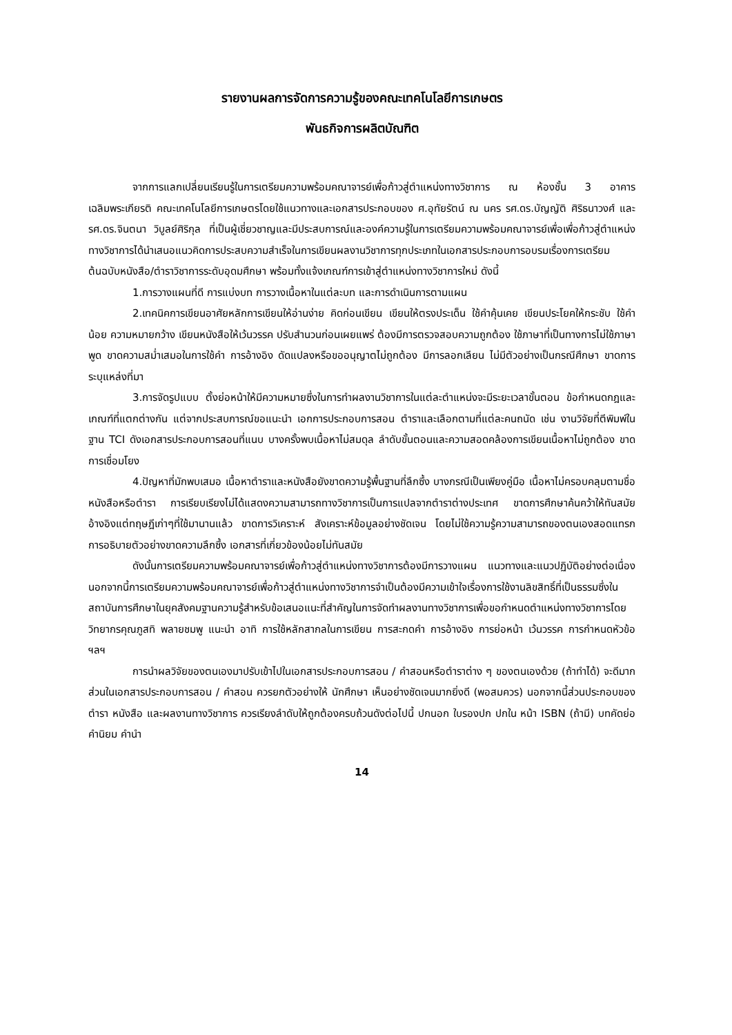รายงานผลการจัดการความรู้ของคณะเทคโนโลยีการเกษตร
พันธกิจการผลิตบัณฑิต
จากการแลกเปลี่ยนเรียนรู้ในการเตรียมความพร้อมคณาจารย์เพื่อก้าวสู่ตำแหน่งทางวิชาการ ณ ห้องชั้น 3 อาคารเฉลิมพระเกียรติ คณะเทคโนโลยีการเกษตรโดยใช้แนวทางและเอกสารประกอบของ ศ.อุทัยรัตน์ ณ นคร รศ.ดร.บัญญัติ ศิริธนาวงศ์ และ รศ.ดร.จินตนา วิบูลย์ศิริกุล ที่เป็นผู้เชี่ยวชาญและมีประสบการณ์และองค์ความรู้ในการเตรียมความพร้อมคณาจารย์เพื่อเพื่อก้าวสู่ตำแหน่งทางวิชาการได้นำเสนอแนวคิดการประสบความสำเร็จในการเขียนผลงานวิชาการทุกประเภทในเอกสารประกอบการอบรมเรื่องการเตรียมต้นฉบับหนังสือ/ตำราวิชาการระดับอุดมศึกษา พร้อมทั้งแจ้งเกณฑ์การเข้าสู่ตำแหน่งทางวิชาการใหม่ ดังนี้
1.การวางแผนที่ดี การแบ่งบท การวางเนื้อหาในแต่ละบท และการดำเนินการตามแผน
2.เทคนิคการเขียนอาศัยหลักการเขียนให้อ่านง่าย คิดก่อนเขียน เขียนให้ตรงประเด็น ใช้คำคุ้นเคย เขียนประโยคให้กระชับ ใช้คำน้อย ความหมายกว้าง เขียนหนังสือให้เว้นวรรค ปรับสำนวนก่อนเผยแพร่ ต้องมีการตรวจสอบความถูกต้อง ใช้ภาษาที่เป็นทางการไม่ใช้ภาษาพูด ขาดความสม่ำเสมอในการใช้คำ การอ้างอิง ดัดแปลงหรือขออนุญาตไม่ถูกต้อง มีการลอกเลียน ไม่มีตัวอย่างเป็นกรณีศึกษา ขาดการระบุแหล่งที่มา
3.การจัดรูปแบบ ตั้งย่อหน้าให้มีความหมายซึ่งในการทำผลงานวิชาการในแต่ละตำแหน่งจะมีระยะเวลาขั้นตอน ข้อกำหนดกฎและเกณฑ์ที่แตกต่างกัน แต่จากประสบการณ์ขอแนะนำ เอกการประกอบการสอน ตำราและเลือกตามที่แต่ละคนถนัด เช่น งานวิจัยที่ตีพิมพ์ในฐาน TCI ดังเอกสารประกอบการสอนที่แนบ บางครั้งพบเนื้อหาไม่สมดุล ลำดับขั้นตอนและความสอดคล้องการเขียนเนื้อหาไม่ถูกต้อง ขาดการเชื่อมโยง
4.ปัญหาที่มักพบเสมอ เนื้อหาตำราและหนังสือยังขาดความรู้พื้นฐานที่ลึกซึ้ง บางกรณีเป็นเพียงคู่มือ เนื้อหาไม่ครอบคลุมตามชื่อหนังสือหรือตำรา การเรียบเรียงไม่ได้แสดงความสามารถทางวิชาการเป็นการแปลจากตำราต่างประเทศ ขาดการศึกษาค้นคว้าให้ทันสมัย อ้างอิงแต่ทฤษฎีเก่าๆที่ใช้มานานแล้ว ขาดการวิเคราะห์ สังเคราะห์ข้อมูลอย่างชัดเจน โดยไม่ใช้ความรู้ความสามารถของตนเองสอดแทรก การอธิบายตัวอย่างขาดความลึกซึ้ง เอกสารที่เกี่ยวข้องน้อยไม่ทันสมัย
ดังนั้นการเตรียมความพร้อมคณาจารย์เพื่อก้าวสู่ตำแหน่งทางวิชาการต้องมีการวางแผน แนวทางและแนวปฏิบัติอย่างต่อเนื่อง นอกจากนี้การเตรียมความพร้อมคณาจารย์เพื่อก้าวสู่ตำแหน่งทางวิชาการจำเป็นต้องมีความเข้าใจเรื่องการใช้งานลิขสิทธิ์ที่เป็นธรรมซึ่งในสถาบันการศึกษาในยุคสังคมฐานความรู้สำหรับข้อเสนอแนะที่สำคัญในการจัดทำผลงานทางวิชาการเพื่อขอกำหนดตำแหน่งทางวิชาการโดยวิทยากรคุณภูสทิ พลายชมพู แนะนำ อาทิ การใช้หลักสากลในการเขียน การสะกดคำ การอ้างอิง การย่อหน้า เว้นวรรค การกำหนดหัวข้อ ฯลฯ
การนำผลวิจัยของตนเองมาปรับเข้าไปในเอกสารประกอบการสอน / คำสอนหรือตำราต่าง ๆ ของตนเองด้วย (ถ้าทำได้) จะดีมาก ส่วนในเอกสารประกอบการสอน / คำสอน ควรยกตัวอย่างให้ นักศึกษา เห็นอย่างชัดเจนมากยิ่งดี (พอสมควร) นอกจากนี้ส่วนประกอบของตำรา หนังสือ และผลงานทางวิชาการ ควรเรียงลำดับให้ถูกต้องครบถ้วนดังต่อไปนี้ ปกนอก ใบรองปก ปกใน หน้า ISBN (ถ้ามี) บทคัดย่อ คำนิยม คำนำ
14